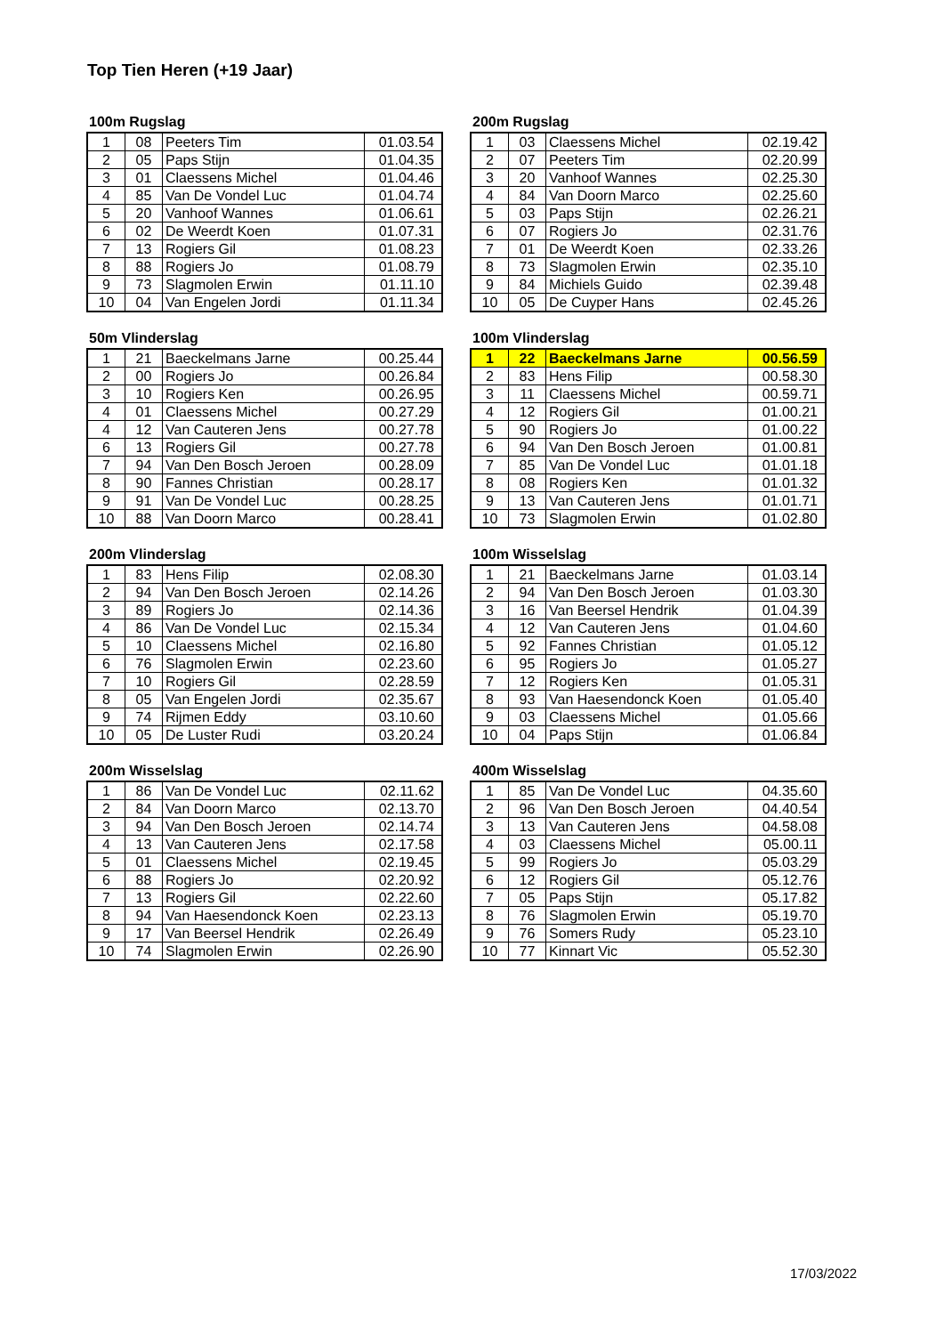Top Tien Heren (+19 Jaar)
100m Rugslag
| 1 | 08 | Peeters Tim | 01.03.54 |
| 2 | 05 | Paps Stijn | 01.04.35 |
| 3 | 01 | Claessens Michel | 01.04.46 |
| 4 | 85 | Van De Vondel Luc | 01.04.74 |
| 5 | 20 | Vanhoof Wannes | 01.06.61 |
| 6 | 02 | De Weerdt Koen | 01.07.31 |
| 7 | 13 | Rogiers Gil | 01.08.23 |
| 8 | 88 | Rogiers Jo | 01.08.79 |
| 9 | 73 | Slagmolen Erwin | 01.11.10 |
| 10 | 04 | Van Engelen Jordi | 01.11.34 |
200m Rugslag
| 1 | 03 | Claessens Michel | 02.19.42 |
| 2 | 07 | Peeters Tim | 02.20.99 |
| 3 | 20 | Vanhoof Wannes | 02.25.30 |
| 4 | 84 | Van Doorn Marco | 02.25.60 |
| 5 | 03 | Paps Stijn | 02.26.21 |
| 6 | 07 | Rogiers Jo | 02.31.76 |
| 7 | 01 | De Weerdt Koen | 02.33.26 |
| 8 | 73 | Slagmolen Erwin | 02.35.10 |
| 9 | 84 | Michiels Guido | 02.39.48 |
| 10 | 05 | De Cuyper Hans | 02.45.26 |
50m Vlinderslag
| 1 | 21 | Baeckelmans Jarne | 00.25.44 |
| 2 | 00 | Rogiers Jo | 00.26.84 |
| 3 | 10 | Rogiers Ken | 00.26.95 |
| 4 | 01 | Claessens Michel | 00.27.29 |
| 4 | 12 | Van Cauteren Jens | 00.27.78 |
| 6 | 13 | Rogiers Gil | 00.27.78 |
| 7 | 94 | Van Den Bosch Jeroen | 00.28.09 |
| 8 | 90 | Fannes Christian | 00.28.17 |
| 9 | 91 | Van De Vondel Luc | 00.28.25 |
| 10 | 88 | Van Doorn Marco | 00.28.41 |
100m Vlinderslag
| 1 | 22 | Baeckelmans Jarne | 00.56.59 |
| 2 | 83 | Hens Filip | 00.58.30 |
| 3 | 11 | Claessens Michel | 00.59.71 |
| 4 | 12 | Rogiers Gil | 01.00.21 |
| 5 | 90 | Rogiers Jo | 01.00.22 |
| 6 | 94 | Van Den Bosch Jeroen | 01.00.81 |
| 7 | 85 | Van De Vondel Luc | 01.01.18 |
| 8 | 08 | Rogiers Ken | 01.01.32 |
| 9 | 13 | Van Cauteren Jens | 01.01.71 |
| 10 | 73 | Slagmolen Erwin | 01.02.80 |
200m Vlinderslag
| 1 | 83 | Hens Filip | 02.08.30 |
| 2 | 94 | Van Den Bosch Jeroen | 02.14.26 |
| 3 | 89 | Rogiers Jo | 02.14.36 |
| 4 | 86 | Van De Vondel Luc | 02.15.34 |
| 5 | 10 | Claessens Michel | 02.16.80 |
| 6 | 76 | Slagmolen Erwin | 02.23.60 |
| 7 | 10 | Rogiers Gil | 02.28.59 |
| 8 | 05 | Van Engelen Jordi | 02.35.67 |
| 9 | 74 | Rijmen Eddy | 03.10.60 |
| 10 | 05 | De Luster Rudi | 03.20.24 |
100m Wisselslag
| 1 | 21 | Baeckelmans Jarne | 01.03.14 |
| 2 | 94 | Van Den Bosch Jeroen | 01.03.30 |
| 3 | 16 | Van Beersel Hendrik | 01.04.39 |
| 4 | 12 | Van Cauteren Jens | 01.04.60 |
| 5 | 92 | Fannes Christian | 01.05.12 |
| 6 | 95 | Rogiers Jo | 01.05.27 |
| 7 | 12 | Rogiers Ken | 01.05.31 |
| 8 | 93 | Van Haesendonck Koen | 01.05.40 |
| 9 | 03 | Claessens Michel | 01.05.66 |
| 10 | 04 | Paps Stijn | 01.06.84 |
200m Wisselslag
| 1 | 86 | Van De Vondel Luc | 02.11.62 |
| 2 | 84 | Van Doorn Marco | 02.13.70 |
| 3 | 94 | Van Den Bosch Jeroen | 02.14.74 |
| 4 | 13 | Van Cauteren Jens | 02.17.58 |
| 5 | 01 | Claessens Michel | 02.19.45 |
| 6 | 88 | Rogiers Jo | 02.20.92 |
| 7 | 13 | Rogiers Gil | 02.22.60 |
| 8 | 94 | Van Haesendonck Koen | 02.23.13 |
| 9 | 17 | Van Beersel Hendrik | 02.26.49 |
| 10 | 74 | Slagmolen Erwin | 02.26.90 |
400m Wisselslag
| 1 | 85 | Van De Vondel Luc | 04.35.60 |
| 2 | 96 | Van Den Bosch Jeroen | 04.40.54 |
| 3 | 13 | Van Cauteren Jens | 04.58.08 |
| 4 | 03 | Claessens Michel | 05.00.11 |
| 5 | 99 | Rogiers Jo | 05.03.29 |
| 6 | 12 | Rogiers Gil | 05.12.76 |
| 7 | 05 | Paps Stijn | 05.17.82 |
| 8 | 76 | Slagmolen Erwin | 05.19.70 |
| 9 | 76 | Somers Rudy | 05.23.10 |
| 10 | 77 | Kinnart Vic | 05.52.30 |
17/03/2022